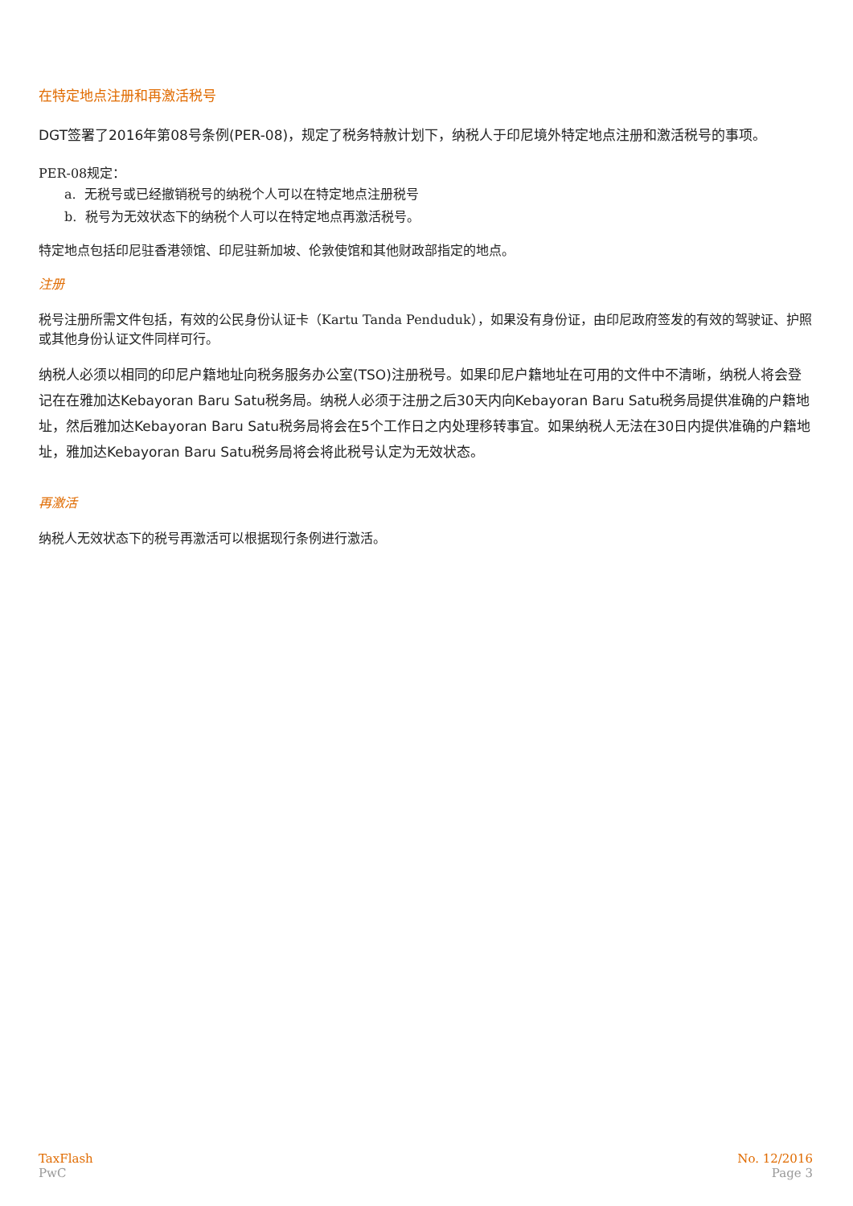在特定地点注册和再激活税号
DGT签署了2016年第08号条例(PER-08)，规定了税务特赦计划下，纳税人于印尼境外特定地点注册和激活税号的事项。
PER-08规定：
a. 无税号或已经撤销税号的纳税个人可以在特定地点注册税号
b. 税号为无效状态下的纳税个人可以在特定地点再激活税号。
特定地点包括印尼驻香港领馆、印尼驻新加坡、伦敦使馆和其他财政部指定的地点。
注册
税号注册所需文件包括，有效的公民身份认证卡（Kartu Tanda Penduduk），如果没有身份证，由印尼政府签发的有效的驾驶证、护照或其他身份认证文件同样可行。
纳税人必须以相同的印尼户籍地址向税务服务办公室(TSO)注册税号。如果印尼户籍地址在可用的文件中不清晰，纳税人将会登记在在雅加达Kebayoran Baru Satu税务局。纳税人必须于注册之后30天内向Kebayoran Baru Satu税务局提供准确的户籍地址，然后雅加达Kebayoran Baru Satu税务局将会在5个工作日之内处理移转事宜。如果纳税人无法在30日内提供准确的户籍地址，雅加达Kebayoran Baru Satu税务局将会将此税号认定为无效状态。
再激活
纳税人无效状态下的税号再激活可以根据现行条例进行激活。
TaxFlash
PwC
No. 12/2016
Page 3